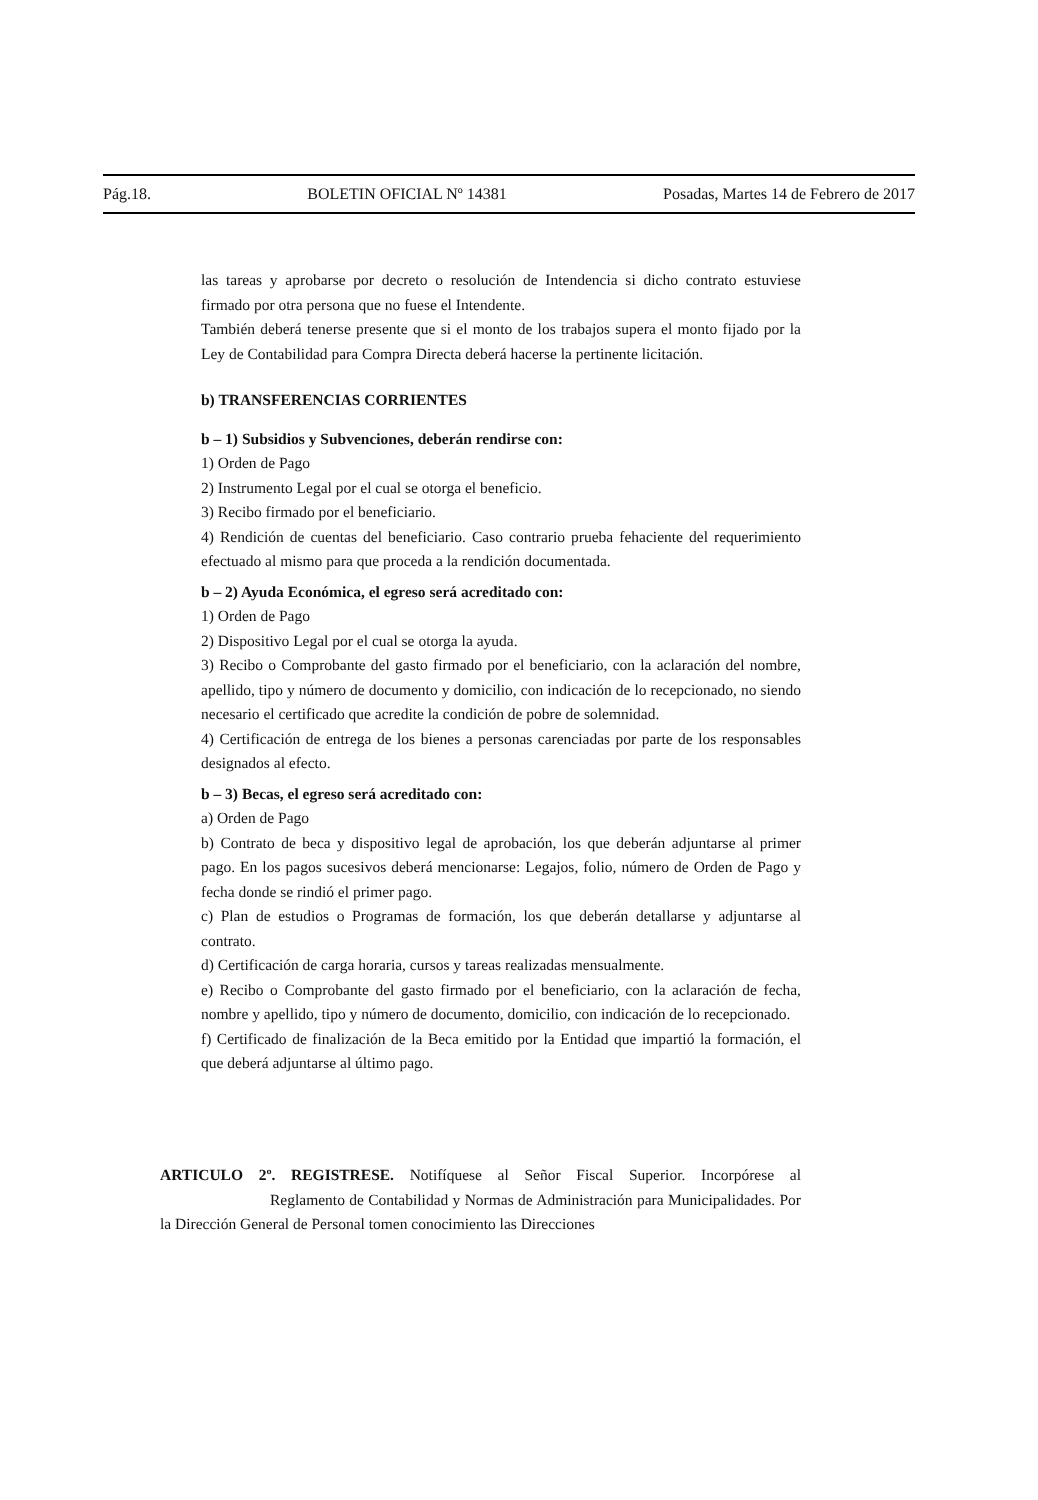Pág.18. BOLETIN OFICIAL Nº 14381 Posadas, Martes 14 de Febrero de 2017
las tareas y aprobarse por decreto o resolución de Intendencia si dicho contrato estuviese firmado por otra persona que no fuese el Intendente.
También deberá tenerse presente que si el monto de los trabajos supera el monto fijado por la Ley de Contabilidad para Compra Directa deberá hacerse la pertinente licitación.
b) TRANSFERENCIAS CORRIENTES
b – 1) Subsidios y Subvenciones, deberán rendirse con:
1) Orden de Pago
2) Instrumento Legal por el cual se otorga el beneficio.
3) Recibo firmado por el beneficiario.
4) Rendición de cuentas del beneficiario. Caso contrario prueba fehaciente del requerimiento efectuado al mismo para que proceda a la rendición documentada.
b – 2) Ayuda Económica, el egreso será acreditado con:
1) Orden de Pago
2) Dispositivo Legal por el cual se otorga la ayuda.
3) Recibo o Comprobante del gasto firmado por el beneficiario, con la aclaración del nombre, apellido, tipo y número de documento y domicilio, con indicación de lo recepcionado, no siendo necesario el certificado que acredite la condición de pobre de solemnidad.
4) Certificación de entrega de los bienes a personas carenciadas por parte de los responsables designados al efecto.
b – 3) Becas, el egreso será acreditado con:
a) Orden de Pago
b) Contrato de beca y dispositivo legal de aprobación, los que deberán adjuntarse al primer pago. En los pagos sucesivos deberá mencionarse: Legajos, folio, número de Orden de Pago y fecha donde se rindió el primer pago.
c) Plan de estudios o Programas de formación, los que deberán detallarse y adjuntarse al contrato.
d) Certificación de carga horaria, cursos y tareas realizadas mensualmente.
e) Recibo o Comprobante del gasto firmado por el beneficiario, con la aclaración de fecha, nombre y apellido, tipo y número de documento, domicilio, con indicación de lo recepcionado.
f) Certificado de finalización de la Beca emitido por la Entidad que impartió la formación, el que deberá adjuntarse al último pago.
ARTICULO 2º. REGISTRESE. Notifíquese al Señor Fiscal Superior. Incorpórese al Reglamento de Contabilidad y Normas de Administración para Municipalidades. Por la Dirección General de Personal tomen conocimiento las Direcciones